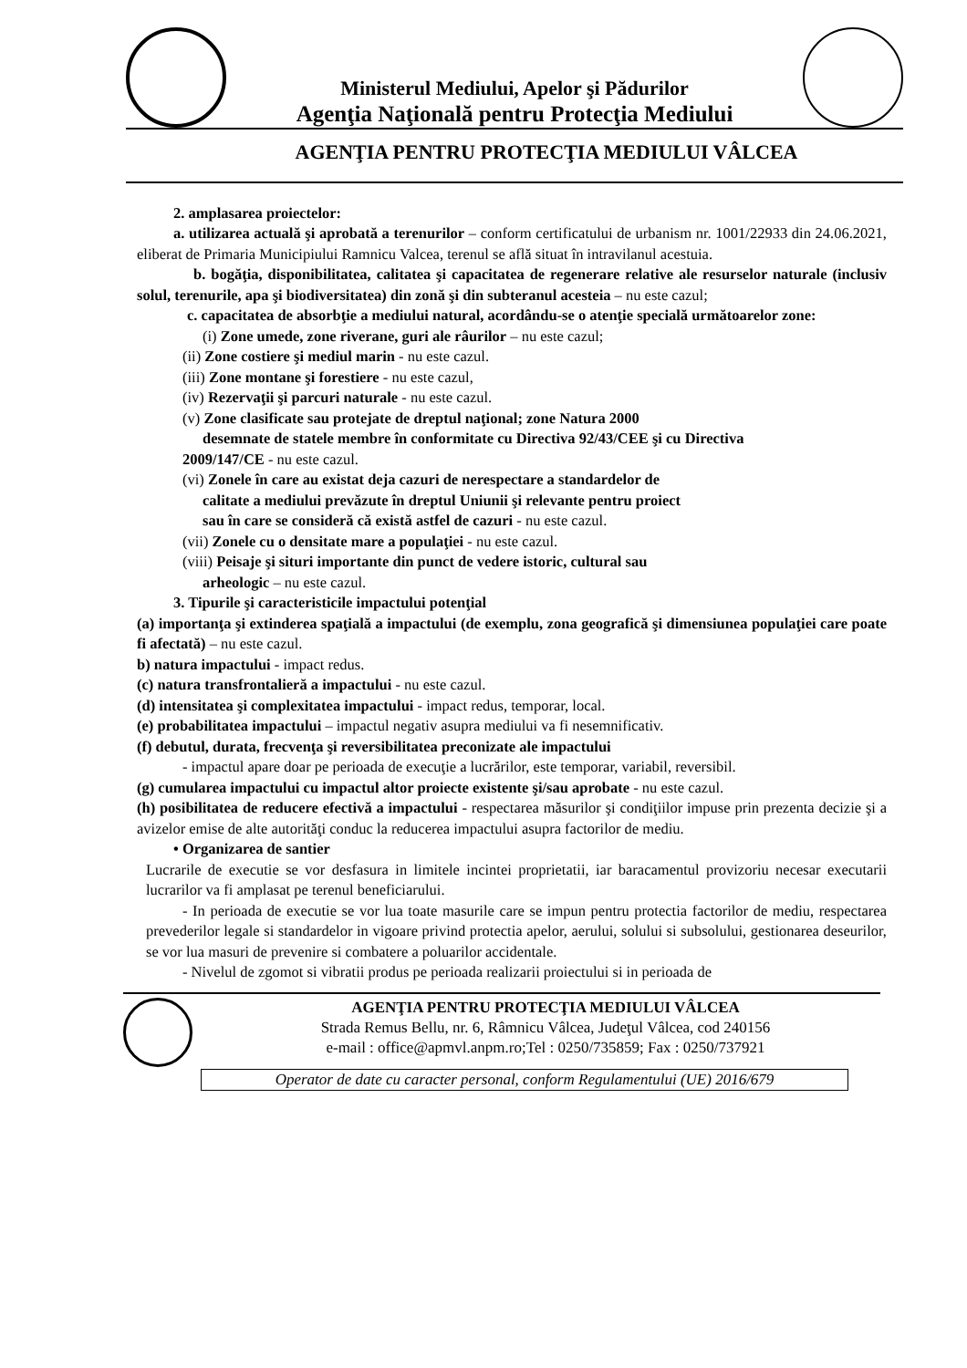Ministerul Mediului, Apelor şi Pădurilor
Agenţia Naţională pentru Protecţia Mediului
AGENŢIA PENTRU PROTECŢIA MEDIULUI VÂLCEA
2. amplasarea proiectelor:
a. utilizarea actuală şi aprobată a terenurilor – conform certificatului de urbanism nr. 1001/22933 din 24.06.2021, eliberat de Primaria Municipiului Ramnicu Valcea, terenul se află situat în intravilanul acestuia.
b. bogăţia, disponibilitatea, calitatea şi capacitatea de regenerare relative ale resurselor naturale (inclusiv solul, terenurile, apa şi biodiversitatea) din zonă şi din subteranul acesteia – nu este cazul;
c. capacitatea de absorbţie a mediului natural, acordându-se o atenţie specială următoarelor zone:
(i) Zone umede, zone riverane, guri ale râurilor – nu este cazul;
(ii) Zone costiere şi mediul marin - nu este cazul.
(iii) Zone montane şi forestiere - nu este cazul,
(iv) Rezervaţii şi parcuri naturale - nu este cazul.
(v) Zone clasificate sau protejate de dreptul naţional; zone Natura 2000
desemnate de statele membre în conformitate cu Directiva 92/43/CEE şi cu Directiva
2009/147/CE - nu este cazul.
(vi) Zonele în care au existat deja cazuri de nerespectare a standardelor de
calitate a mediului prevăzute în dreptul Uniunii şi relevante pentru proiect
sau în care se consideră că există astfel de cazuri - nu este cazul.
(vii) Zonele cu o densitate mare a populaţiei - nu este cazul.
(viii) Peisaje şi situri importante din punct de vedere istoric, cultural sau
arheologic – nu este cazul.
3. Tipurile şi caracteristicile impactului potenţial
(a) importanţa şi extinderea spaţială a impactului (de exemplu, zona geografică şi dimensiunea populaţiei care poate fi afectată) – nu este cazul.
b) natura impactului - impact redus.
(c) natura transfrontalieră a impactului - nu este cazul.
(d) intensitatea şi complexitatea impactului - impact redus, temporar, local.
(e) probabilitatea impactului – impactul negativ asupra mediului va fi nesemnificativ.
(f) debutul, durata, frecvenţa şi reversibilitatea preconizate ale impactului
- impactul apare doar pe perioada de execuţie a lucrărilor, este temporar, variabil, reversibil.
(g) cumularea impactului cu impactul altor proiecte existente şi/sau aprobate - nu este cazul.
(h) posibilitatea de reducere efectivă a impactului - respectarea măsurilor şi condiţiilor impuse prin prezenta decizie şi a avizelor emise de alte autorităţi conduc la reducerea impactului asupra factorilor de mediu.
• Organizarea de santier
Lucrarile de executie se vor desfasura in limitele incintei proprietatii, iar baracamentul provizoriu necesar executarii lucrarilor va fi amplasat pe terenul beneficiarului.
- In perioada de executie se vor lua toate masurile care se impun pentru protectia factorilor de mediu, respectarea prevederilor legale si standardelor in vigoare privind protectia apelor, aerului, solului si subsolului, gestionarea deseurilor, se vor lua masuri de prevenire si combatere a poluarilor accidentale.
- Nivelul de zgomot si vibratii produs pe perioada realizarii proiectului si in perioada de
AGENŢIA PENTRU PROTECŢIA MEDIULUI VÂLCEA
Strada Remus Bellu, nr. 6, Râmnicu Vâlcea, Judeţul Vâlcea, cod 240156
e-mail : office@apmvl.anpm.ro;Tel : 0250/735859; Fax : 0250/737921
Operator de date cu caracter personal, conform Regulamentului (UE) 2016/679